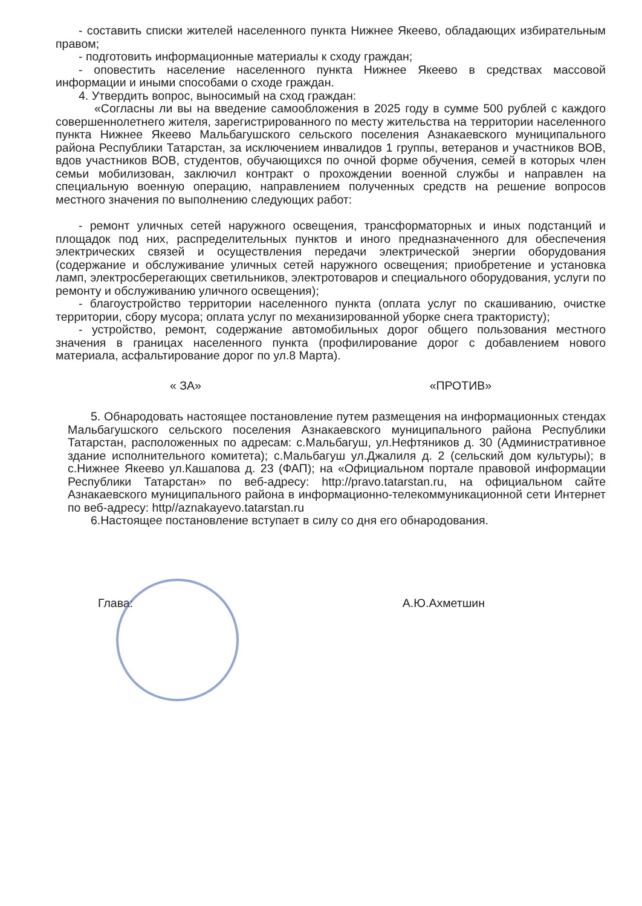- составить списки жителей населенного пункта Нижнее Якеево, обладающих избирательным правом;
- подготовить информационные материалы к сходу граждан;
- оповестить население населенного пункта Нижнее Якеево в средствах массовой информации и иными способами о сходе граждан.
4. Утвердить вопрос, выносимый на сход граждан:
«Согласны ли вы на введение самообложения в 2025 году в сумме 500 рублей с каждого совершеннолетнего жителя, зарегистрированного по месту жительства на территории населенного пункта Нижнее Якеево Мальбагушского сельского поселения Азнакаевского муниципального района Республики Татарстан, за исключением инвалидов 1 группы, ветеранов и участников ВОВ, вдов участников ВОВ, студентов, обучающихся по очной форме обучения, семей в которых член семьи мобилизован, заключил контракт о прохождении военной службы и направлен на специальную военную операцию, направлением полученных средств на решение вопросов местного значения по выполнению следующих работ:
- ремонт уличных сетей наружного освещения, трансформаторных и иных подстанций и площадок под них, распределительных пунктов и иного предназначенного для обеспечения электрических связей и осуществления передачи электрической энергии оборудования (содержание и обслуживание уличных сетей наружного освещения; приобретение и установка ламп, электросберегающих светильников, электротоваров и специального оборудования, услуги по ремонту и обслуживанию уличного освещения);
- благоустройство территории населенного пункта (оплата услуг по скашиванию, очистке территории, сбору мусора; оплата услуг по механизированной уборке снега трактористу);
- устройство, ремонт, содержание автомобильных дорог общего пользования местного значения в границах населенного пункта (профилирование дорог с добавлением нового материала, асфальтирование дорог по ул.8 Марта).
« ЗА» «ПРОТИВ»
5. Обнародовать настоящее постановление путем размещения на информационных стендах Мальбагушского сельского поселения Азнакаевского муниципального района Республики Татарстан, расположенных по адресам: с.Мальбагуш, ул.Нефтяников д. 30 (Административное здание исполнительного комитета); с.Мальбагуш ул.Джалиля д. 2 (сельский дом культуры); в с.Нижнее Якеево ул.Кашапова д. 23 (ФАП); на «Официальном портале правовой информации Республики Татарстан» по веб-адресу: http://pravo.tatarstan.ru, на официальном сайте Азнакаевского муниципального района в информационно-телекоммуникационной сети Интернет по веб-адресу: http//aznakayevo.tatarstan.ru
6.Настоящее постановление вступает в силу со дня его обнародования.
Глава: А.Ю.Ахметшин